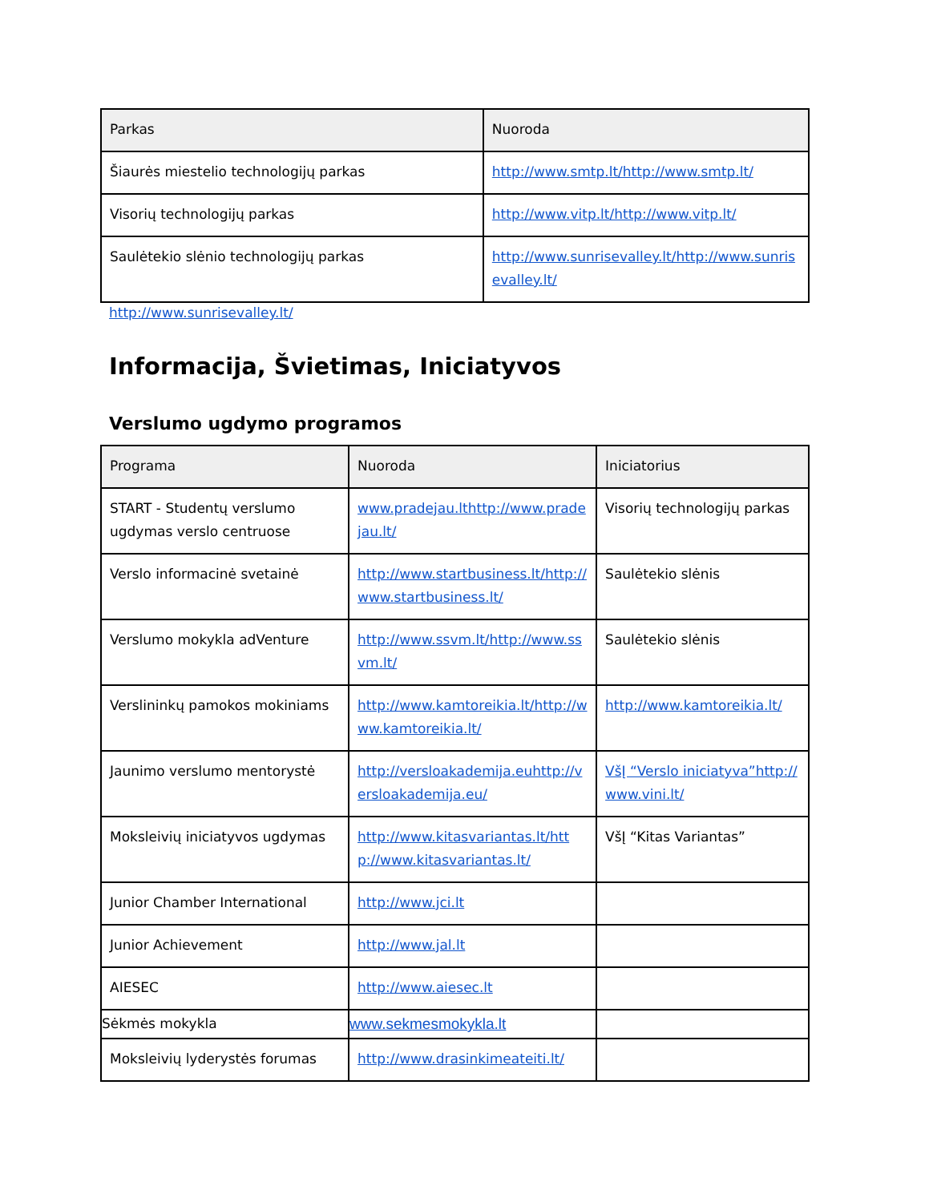| Parkas | Nuoroda |
| --- | --- |
| Šiaurės miestelio technologijų parkas | http://www.smtp.lt/http://www.smtp.lt/ |
| Visorių technologijų parkas | http://www.vitp.lt/http://www.vitp.lt/ |
| Saulėtekio slėnio technologijų parkas | http://www.sunrisevalley.lt/http://www.sunrisevalley.lt/ |
http://www.sunrisevalley.lt/
Informacija, Švietimas, Iniciatyvos
Verslumo ugdymo programos
| Programa | Nuoroda | Iniciatorius |
| --- | --- | --- |
| START - Studentų verslumo ugdymas verslo centruose | www.pradejau.lthttp://www.pradejau.lt/ | Visorių technologijų parkas |
| Verslo informacinė svetainė | http://www.startbusiness.lt/http://www.startbusiness.lt/ | Saulėtekio slėnis |
| Verslumo mokykla adVenture | http://www.ssvm.lt/http://www.ssvm.lt/ | Saulėtekio slėnis |
| Verslininkų pamokos mokiniams | http://www.kamtoreikia.lt/http://www.kamtoreikia.lt/ | http://www.kamtoreikia.lt/ |
| Jaunimo verslumo mentorystė | http://versloakademija.euhttp://versloakademija.eu/ | VšĮ “Verslo iniciatyva”http://www.vini.lt/ |
| Moksleivių iniciatyvos ugdymas | http://www.kitasvariantas.lt/http://www.kitasvariantas.lt/ | VšĮ “Kitas Variantas” |
| Junior Chamber International | http://www.jci.lt | |
| Junior Achievement | http://www.jal.lt | |
| AIESEC | http://www.aiesec.lt | |
| Sėkmės mokykla | www.sekmesmokykla.lt | |
| Moksleivių lyderystės forumas | http://www.drasinkimeateiti.lt/ | |